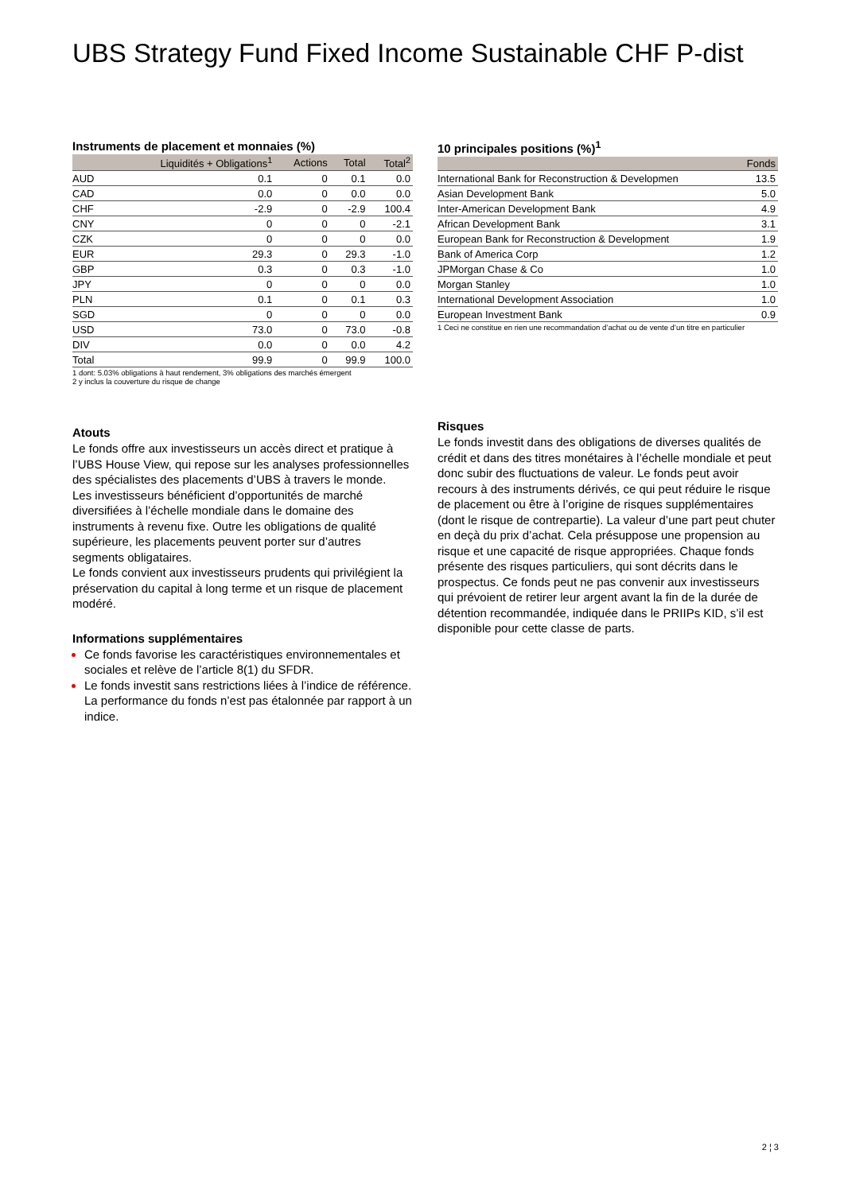UBS Strategy Fund Fixed Income Sustainable CHF P-dist
Instruments de placement et monnaies (%)
| | Liquidités + Obligations<sup>1</sup> | Actions | Total | Total<sup>2</sup> |
| --- | --- | --- | --- | --- |
| AUD | 0.1 | 0 | 0.1 | 0.0 |
| CAD | 0.0 | 0 | 0.0 | 0.0 |
| CHF | -2.9 | 0 | -2.9 | 100.4 |
| CNY | 0 | 0 | 0 | -2.1 |
| CZK | 0 | 0 | 0 | 0.0 |
| EUR | 29.3 | 0 | 29.3 | -1.0 |
| GBP | 0.3 | 0 | 0.3 | -1.0 |
| JPY | 0 | 0 | 0 | 0.0 |
| PLN | 0.1 | 0 | 0.1 | 0.3 |
| SGD | 0 | 0 | 0 | 0.0 |
| USD | 73.0 | 0 | 73.0 | -0.8 |
| DIV | 0.0 | 0 | 0.0 | 4.2 |
| Total | 99.9 | 0 | 99.9 | 100.0 |
1 dont: 5.03% obligations à haut rendement, 3% obligations des marchés émergent
2 y inclus la couverture du risque de change
Atouts
Le fonds offre aux investisseurs un accès direct et pratique à l’UBS House View, qui repose sur les analyses professionnelles des spécialistes des placements d’UBS à travers le monde.
Les investisseurs bénéficient d’opportunités de marché diversifiées à l’échelle mondiale dans le domaine des instruments à revenu fixe. Outre les obligations de qualité supérieure, les placements peuvent porter sur d’autres segments obligataires.
Le fonds convient aux investisseurs prudents qui privilégient la préservation du capital à long terme et un risque de placement modéré.
Informations supplémentaires
Ce fonds favorise les caractéristiques environnementales et sociales et relève de l’article 8(1) du SFDR.
Le fonds investit sans restrictions liées à l’indice de référence. La performance du fonds n’est pas étalonnée par rapport à un indice.
10 principales positions (%)<sup>1</sup>
| | Fonds |
| --- | --- |
| International Bank for Reconstruction & Developmen | 13.5 |
| Asian Development Bank | 5.0 |
| Inter-American Development Bank | 4.9 |
| African Development Bank | 3.1 |
| European Bank for Reconstruction & Development | 1.9 |
| Bank of America Corp | 1.2 |
| JPMorgan Chase & Co | 1.0 |
| Morgan Stanley | 1.0 |
| International Development Association | 1.0 |
| European Investment Bank | 0.9 |
1 Ceci ne constitue en rien une recommandation d’achat ou de vente d’un titre en particulier
Risques
Le fonds investit dans des obligations de diverses qualités de crédit et dans des titres monétaires à l’échelle mondiale et peut donc subir des fluctuations de valeur. Le fonds peut avoir recours à des instruments dérivés, ce qui peut réduire le risque de placement ou être à l’origine de risques supplémentaires (dont le risque de contrepartie). La valeur d’une part peut chuter en deçà du prix d’achat. Cela présuppose une propension au risque et une capacité de risque appropriées. Chaque fonds présente des risques particuliers, qui sont décrits dans le prospectus. Ce fonds peut ne pas convenir aux investisseurs qui prévoient de retirer leur argent avant la fin de la durée de détention recommandée, indiquée dans le PRIIPs KID, s’il est disponible pour cette classe de parts.
2 ¦ 3